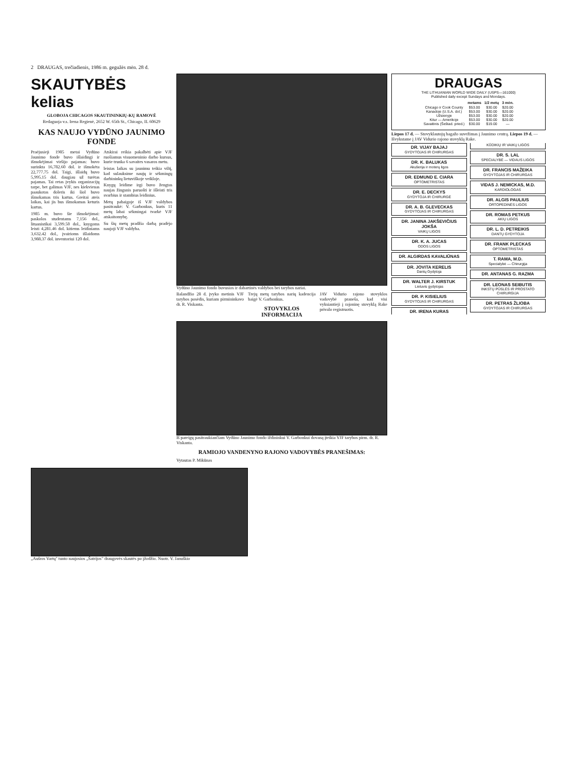2 DRAUGAS, trečiadienis, 1986 m. gegužės mėn. 28 d.
SKAUTYBĖS kelias
GLOBOJA CHICAGOS SKAUTININKIŲ-KŲ RAMOVĖ
Redaguoja v.s. Irena Regienė, 2652 W. 65th St., Chicago, IL 60629
KAS NAUJO VYDŪNO JAUNIMO FONDE
Praėjusieji 1985 metai Vydūno Jaunimo fonde buvo išlaidingi ir išmokėjimai viršijo pajamas: buvo surinkta 16,782.60 dol. ir išmokėta 22,777.75 dol. Taigi, išlaidų buvo 5,995.15 dol. daugiau už turėtas pajamas. Tai retas įvykis organizacijų tarpe, bet galimas VJF, nes kiekvienas paaukotas doleris iki šiol buvo išmokamas tris kartus. Greitai ateis laikas, kai jis bus išmokamas keturis kartus.
1985 m. buvo šie išmokėjimai: paskolos studentams 7,156 dol., lituanistikai 3,599.50 dol., knygoms leisti 4,281.46 dol. kitiems leidiniams 3,632.42 dol., įvairioms išlaidoms 3,988.37 dol. inventoriui 120 dol.
Atskirai reikia pakalbėti apie VJF ruošiamus visuomeninio darbo kursus, kurie trunka 6 savaites vasaros metu.
leistas laikas su jaunimu teikia viltį, kad sulauksime naujų ir sėkmingų darbininkų lietuviškoje veikloje.
Knygų leidime irgi buvo žengtas naujas žingsnis paruošti ir išleisti tris svarbius ir stambius leidinius.
Metų pabaigoje iš VJF valdybos pasitraukė: V. Garbonkus, kuris 11 metų labai sėkmingai tvarkė VJF atskaitomybę.
Su šių metų pradžia darbą pradėjo naujoji VJF valdyba.
Vydūno Jaunimo fondo buvusios ir dabartinės valdybos bei tarybos nariai.
Balandžio 28 d. įvyko metinis VJF tarybos posėdis, kuriam pirmininkavo dr. R. Viskanta.
Trejų metų tarybos narių kadencija baigė V. Garbonkus.
STOVYKLOS INFORMACIJA
JAV Vidurio rajono stovyklos vadovybė praneša, kad visi vyksiantieji į rajoninę stovyklą Rake privalo registruotis.
Iš pareigų pasitraukiančiam Vydūno Jaunimo fondo iždininkui V. Garbonkui dovaną įteikia VJF tarybos pirm. dr. R. Viskanta.
RAMIOJO VANDENYNO RAJONO VADOVYBĖS PRANEŠIMAS:
Vytautas P. Mikūnas
DRAUGAS
THE LITHUANIAN WORLD WIDE DAILY (USPS—161000)
Published daily except Sundays and Mondays.
| | metams | 1/2 metų | 3 mėn. |
| --- | --- | --- | --- |
| Chicago ir Cook County | $53.00 | $30.00 | $20.00 |
| Kanadoje (U.S.A. dol.) | $53.00 | $30.00 | $20.00 |
| Užsienyje | $53.00 | $30.00 | $20.00 |
| Kitur — Amerikoje | $53.00 | $30.00 | $20.00 |
| Savaitinis (Šeštad. pried.) | $30.00 | $19.00 | — |
Liepos 17 d. — Stovyklautojų bagažo suvežimas į Jaunimo centrą. Liepos 19 d. — Išvykstame į JAV Vidurio rajono stovyklą Rake.
DR. VIJAY BAJAJ
GYDYTOJAS IR CHIRURGAS
DR. K. BALUKAS
Akušerija ir moterų ligos
DR. EDMUND E. CIARA
OPTOMETRISTAS
DR. E. DECKYS
GYDYTOJA IR CHIRURGĖ
DR. A. B. GLEVECKAS
GYDYTOJAS IR CHIRURGAS
DR. JANINA JAKŠEVIČIUS JOKŠA
VAIKŲ LIGOS
DR. K. A. JUCAS
ODOS LIGOS
DR. ALGIRDAS KAVALIŪNAS
DR. JOVITA KERELIS
Dantų Gydytoja
DR. WALTER J. KIRSTUK
Lietuvis gydytojas
DR. P. KISIELIUS
GYDYTOJAS IR CHIRURGAS
DR. IRENA KURAS
KŪDIKIŲ IR VAIKŲ LIGOS
DR. S. LAL
SPECIALYBĖ — VIDAUS LIGOS
DR. FRANCIS MAŽEIKA
GYDYTOJAS IR CHIRURGAS
VIDAS J. NEMICKAS, M.D.
KARDIOLOGAS
DR. ALGIS PAULIUS
ORTOPEDINĖS LIGOS
DR. ROMAS PETKUS
AKIŲ LIGOS
DR. L. D. PETREIKIS
DANTŲ GYDYTOJA
DR. FRANK PLECKAS
OPTOMETRISTAS
T. RAMA, M.D.
Specialybė — Chirurgija
DR. ANTANAS G. RAZMA
DR. LEONAS SEIBUTIS
INKSTŲ PŪSLĖS IR PROSTATO CHIRURGIJA
DR. PETRAS ŽLIOBA
GYDYTOJAS IR CHIRURGAS
„Aušros Vartų" tunto naujosios „Šatrijos" draugovės skautės po įžodžio. Nuotr. V. Januškio